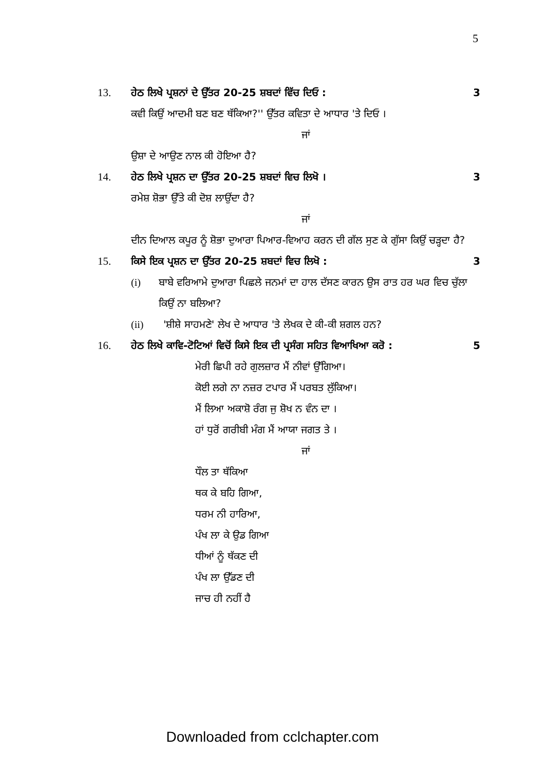5
13. ਹੇਠ ਲਿਖੇ ਪ੍ਰਸ਼ਨਾਂ ਦੇ ਉੱਤਰ 20-25 ਸ਼ਬਦਾਂ ਵਿੱਚ ਦਿਓ : 3
ਕਵੀ ਕਿਉਂ ਆਦਮੀ ਬਣ ਬਣ ਥੱਕਿਆ?'' ਉੱਤਰ ਕਵਿਤਾ ਦੇ ਆਧਾਰ 'ਤੇ ਦਿਓ ।
ਜਾਂ
ਉਸ਼ਾ ਦੇ ਆਉਣ ਨਾਲ ਕੀ ਹੋਇਆ ਹੈ?
14. ਹੇਠ ਲਿਖੇ ਪ੍ਰਸ਼ਨ ਦਾ ਉੱਤਰ 20-25 ਸ਼ਬਦਾਂ ਵਿਚ ਲਿਖੋ । 3
ਰਮੇਸ਼ ਸ਼ੋਭਾ ਉੱਤੇ ਕੀ ਦੋਸ਼ ਲਾਉਂਦਾ ਹੈ?
ਜਾਂ
ਦੀਨ ਦਿਆਲ ਕਪੂਰ ਨੂੰ ਸ਼ੋਭਾ ਦੁਆਰਾ ਪਿਆਰ-ਵਿਆਹ ਕਰਨ ਦੀ ਗੱਲ ਸੁਣ ਕੇ ਗੁੱਸਾ ਕਿਉਂ ਚੜ੍ਹਦਾ ਹੈ?
15. ਕਿਸੇ ਇਕ ਪ੍ਰਸ਼ਨ ਦਾ ਉੱਤਰ 20-25 ਸ਼ਬਦਾਂ ਵਿਚ ਲਿਖੋ : 3
(i) ਬਾਬੇ ਵਰਿਆਮੇ ਦੁਆਰਾ ਪਿਛਲੇ ਜਨਮਾਂ ਦਾ ਹਾਲ ਦੱਸਣ ਕਾਰਨ ਉਸ ਰਾਤ ਹਰ ਘਰ ਵਿਚ ਚੁੱਲਾ ਕਿਉਂ ਨਾ ਬਲਿਆ?
(ii) 'ਸ਼ੀਸ਼ੇ ਸਾਹਮਣੇ' ਲੇਖ ਦੇ ਆਧਾਰ 'ਤੇ ਲੇਖਕ ਦੇ ਕੀ-ਕੀ ਸ਼ਗਲ ਹਨ?
16. ਹੇਠ ਲਿਖੇ ਕਾਵਿ-ਟੋਟਿਆਂ ਵਿਚੋਂ ਕਿਸੇ ਇਕ ਦੀ ਪ੍ਰਸੰਗ ਸਹਿਤ ਵਿਆਖਿਆ ਕਰੋ : 5
ਮੇਰੀ ਛਿਪੀ ਰਹੇ ਗੁਲਜ਼ਾਰ ਮੈਂ ਨੀਵਾਂ ਉੱਗਿਆ।
ਕੋਈ ਲਗੇ ਨਾ ਨਜ਼ਰ ਟਪਾਰ ਮੈਂ ਪਰਬਤ ਲੁੱਕਿਆ।
ਮੈਂ ਲਿਆ ਅਕਾਸ਼ੋ ਰੰਗ ਜੁ ਸ਼ੋਖ ਨ ਵੰਨ ਦਾ ।
ਹਾਂ ਧੁਰੋਂ ਗਰੀਬੀ ਮੰਗ ਮੈਂ ਆਯਾ ਜਗਤ ਤੇ ।
ਜਾਂ
ਧੌਲ ਤਾ ਥੱਕਿਆ
ਥਕ ਕੇ ਬਹਿ ਗਿਆ,
ਧਰਮ ਨੀ ਹਾਰਿਆ,
ਪੰਖ ਲਾ ਕੇ ਉਡ ਗਿਆ
ਧੀਆਂ ਨੂੰ ਥੱਕਣ ਦੀ
ਪੰਖ ਲਾ ਉੱਡਣ ਦੀ
ਜਾਚ ਹੀ ਨਹੀਂ ਹੈ
Downloaded from cclchapter.com